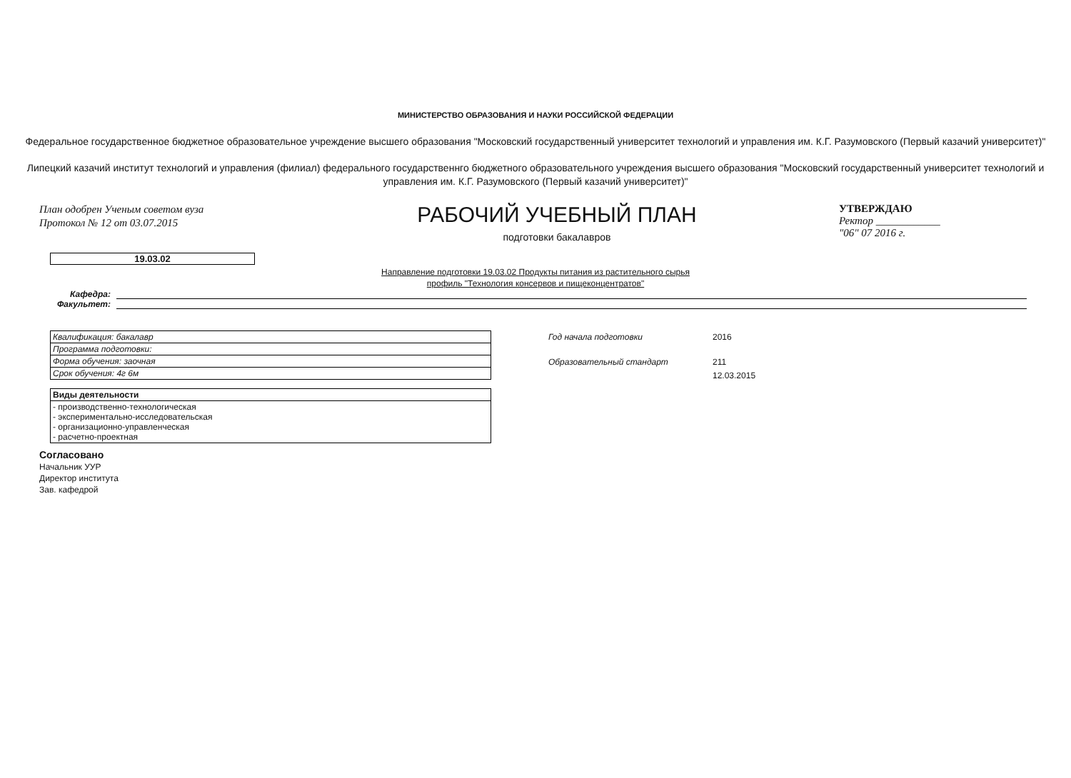МИНИСТЕРСТВО ОБРАЗОВАНИЯ И НАУКИ РОССИЙСКОЙ ФЕДЕРАЦИИ
Федеральное государственное бюджетное образовательное учреждение высшего образования "Московский государственный университет технологий и управления им. К.Г. Разумовского (Первый казачий университет)"
Липецкий казачий институт технологий и управления (филиал) федерального государственнго бюджетного образовательного учреждения высшего образования "Московский государственный университет технологий и управления им. К.Г. Разумовского (Первый казачий университет)"
План одобрен Ученым советом вуза
Протокол № 12 от 03.07.2015
РАБОЧИЙ УЧЕБНЫЙ ПЛАН
подготовки бакалавров
УТВЕРЖДАЮ
Ректор ____________
"06" 07 2016 г.
19.03.02
Направление подготовки 19.03.02 Продукты питания из растительного сырья
профиль "Технология консервов и пищеконцентратов"
Кафедра:
Факультет:
| Квалификация: бакалавр |
| Программа подготовки: |
| Форма обучения: заочная |
| Срок обучения: 4г 6м |
| Виды деятельности |
| --- |
| - производственно-технологическая - экспериментально-исследовательская - организационно-управленческая - расчетно-проектная |
Год начала подготовки 2016
Образовательный стандарт 211
12.03.2015
Согласовано
Начальник УУР
Директор института
Зав. кафедрой